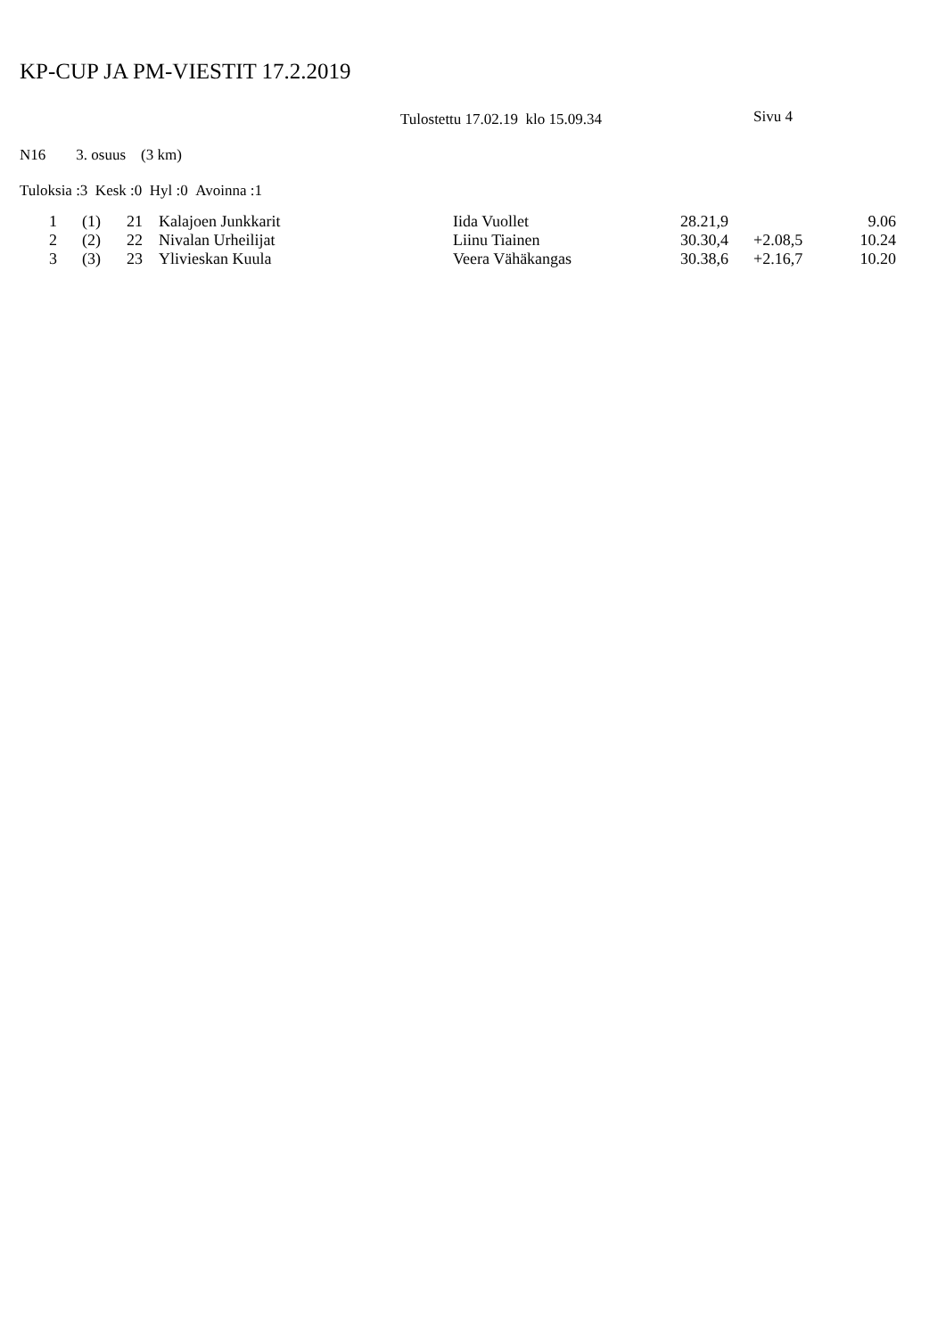KP-CUP JA PM-VIESTIT 17.2.2019
Tulostettu 17.02.19 klo 15.09.34 Sivu 4
N16 3. osuus (3 km)
Tuloksia :3 Kesk :0 Hyl :0 Avoinna :1
| 1 | (1) | 21 | Kalajoen Junkkarit | Iida Vuollet | 28.21,9 | | 9.06 |
| 2 | (2) | 22 | Nivalan Urheilijat | Liinu Tiainen | 30.30,4 | +2.08,5 | 10.24 |
| 3 | (3) | 23 | Ylivieskan Kuula | Veera Vähäkangas | 30.38,6 | +2.16,7 | 10.20 |